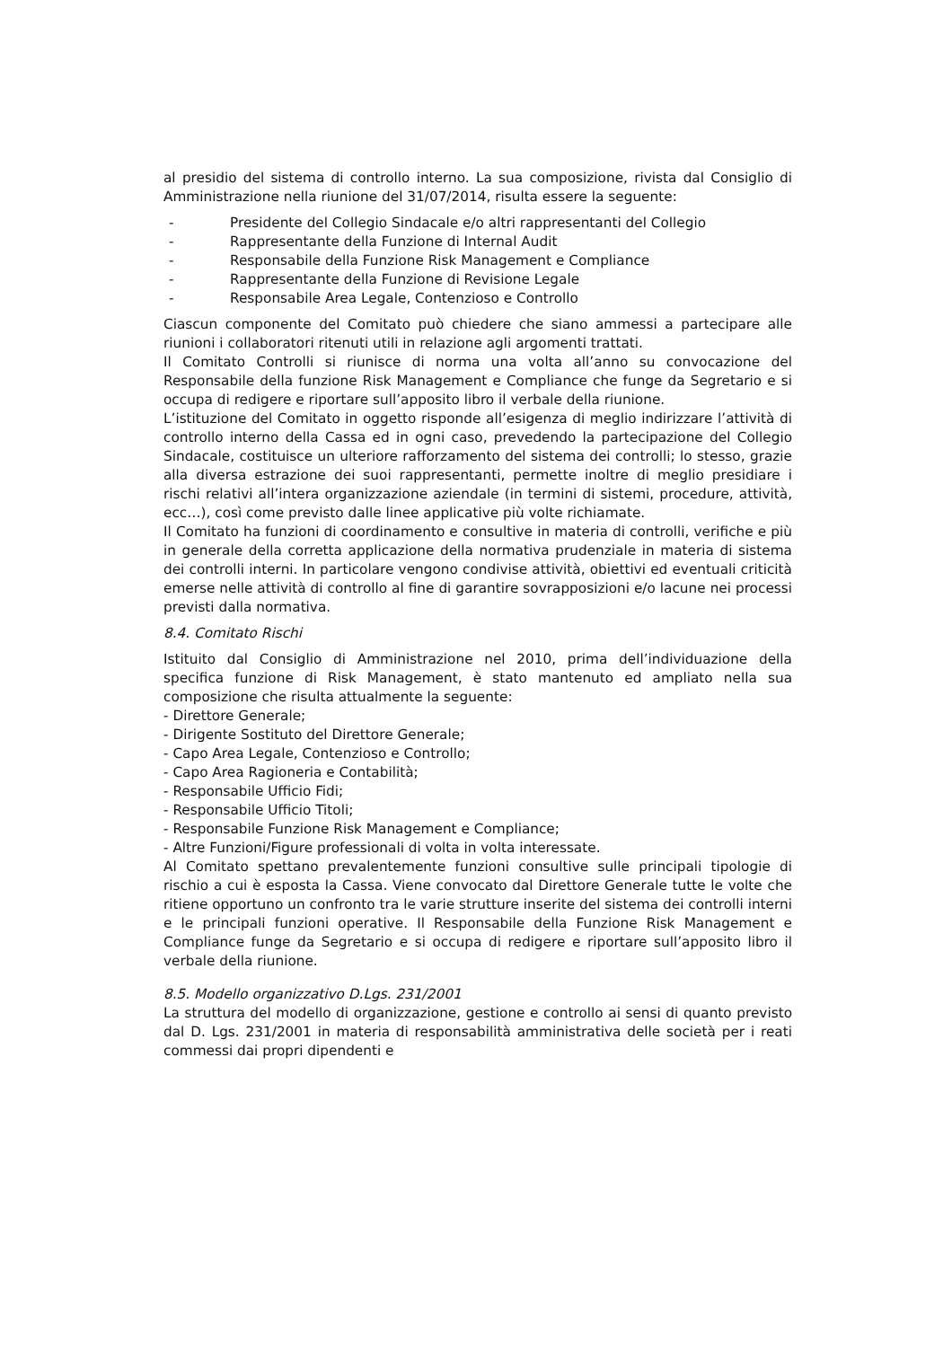al presidio del sistema di controllo interno. La sua composizione, rivista dal Consiglio di Amministrazione nella riunione del 31/07/2014, risulta essere la seguente:
- Presidente del Collegio Sindacale e/o altri rappresentanti del Collegio
- Rappresentante della Funzione di Internal Audit
- Responsabile della Funzione Risk Management e Compliance
- Rappresentante della Funzione di Revisione Legale
- Responsabile Area Legale, Contenzioso e Controllo
Ciascun componente del Comitato può chiedere che siano ammessi a partecipare alle riunioni i collaboratori ritenuti utili in relazione agli argomenti trattati.
Il Comitato Controlli si riunisce di norma una volta all’anno su convocazione del Responsabile della funzione Risk Management e Compliance che funge da Segretario e si occupa di redigere e riportare sull’apposito libro il verbale della riunione.
L’istituzione del Comitato in oggetto risponde all’esigenza di meglio indirizzare l’attività di controllo interno della Cassa ed in ogni caso, prevedendo la partecipazione del Collegio Sindacale, costituisce un ulteriore rafforzamento del sistema dei controlli; lo stesso, grazie alla diversa estrazione dei suoi rappresentanti, permette inoltre di meglio presidiare i rischi relativi all’intera organizzazione aziendale (in termini di sistemi, procedure, attività, ecc…), così come previsto dalle linee applicative più volte richiamate.
Il Comitato ha funzioni di coordinamento e consultive in materia di controlli, verifiche e più in generale della corretta applicazione della normativa prudenziale in materia di sistema dei controlli interni. In particolare vengono condivise attività, obiettivi ed eventuali criticità emerse nelle attività di controllo al fine di garantire sovrapposizioni e/o lacune nei processi previsti dalla normativa.
8.4. Comitato Rischi
Istituito dal Consiglio di Amministrazione nel 2010, prima dell’individuazione della specifica funzione di Risk Management, è stato mantenuto ed ampliato nella sua composizione che risulta attualmente la seguente:
- Direttore Generale;
- Dirigente Sostituto del Direttore Generale;
- Capo Area Legale, Contenzioso e Controllo;
- Capo Area Ragioneria e Contabilità;
- Responsabile Ufficio Fidi;
- Responsabile Ufficio Titoli;
- Responsabile Funzione Risk Management e Compliance;
- Altre Funzioni/Figure professionali di volta in volta interessate.
Al Comitato spettano prevalentemente funzioni consultive sulle principali tipologie di rischio a cui è esposta la Cassa. Viene convocato dal Direttore Generale tutte le volte che ritiene opportuno un confronto tra le varie strutture inserite del sistema dei controlli interni e le principali funzioni operative. Il Responsabile della Funzione Risk Management e Compliance funge da Segretario e si occupa di redigere e riportare sull’apposito libro il verbale della riunione.
8.5. Modello organizzativo D.Lgs. 231/2001
La struttura del modello di organizzazione, gestione e controllo ai sensi di quanto previsto dal D. Lgs. 231/2001 in materia di responsabilità amministrativa delle società per i reati commessi dai propri dipendenti e